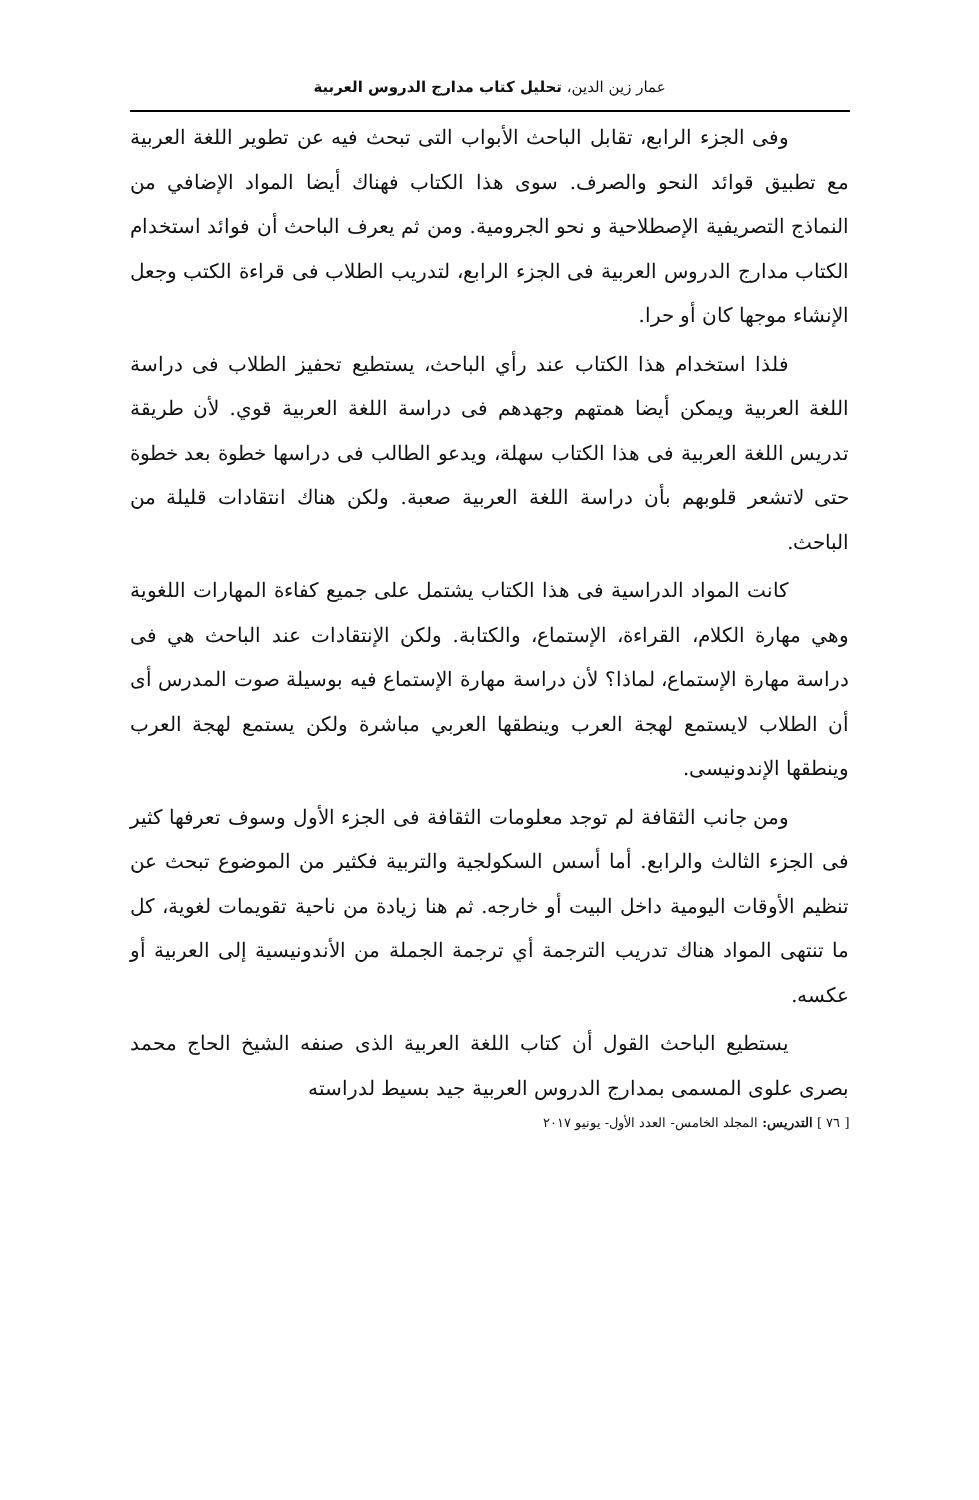عمار زين الدين، تحليل كتاب مدارج الدروس العربية
وفى الجزء الرابع، تقابل الباحث الأبواب التى تبحث فيه عن تطوير اللغة العربية مع تطبيق قوائد النحو والصرف. سوى هذا الكتاب فهناك أيضا المواد الإضافي من النماذج التصريفية الإصطلاحية و نحو الجرومية. ومن ثم يعرف الباحث أن فوائد استخدام الكتاب مدارج الدروس العربية فى الجزء الرابع، لتدريب الطلاب فى قراءة الكتب وجعل الإنشاء موجها كان أو حرا.
فلذا استخدام هذا الكتاب عند رأي الباحث، يستطيع تحفيز الطلاب فى دراسة اللغة العربية ويمكن أيضا همتهم وجهدهم فى دراسة اللغة العربية قوي. لأن طريقة تدريس اللغة العربية فى هذا الكتاب سهلة، ويدعو الطالب فى دراسها خطوة بعد خطوة حتى لاتشعر قلوبهم بأن دراسة اللغة العربية صعبة. ولكن هناك انتقادات قليلة من الباحث.
كانت المواد الدراسية فى هذا الكتاب يشتمل على جميع كفاءة المهارات اللغوية وهي مهارة الكلام، القراءة، الإستماع، والكتابة. ولكن الإنتقادات عند الباحث هي فى دراسة مهارة الإستماع، لماذا؟ لأن دراسة مهارة الإستماع فيه بوسيلة صوت المدرس أى أن الطلاب لايستمع لهجة العرب وينطقها العربي مباشرة ولكن يستمع لهجة العرب وينطقها الإندونيسى.
ومن جانب الثقافة لم توجد معلومات الثقافة فى الجزء الأول وسوف تعرفها كثير فى الجزء الثالث والرابع. أما أسس السكولجية والتربية فكثير من الموضوع تبحث عن تنظيم الأوقات اليومية داخل البيت أو خارجه. ثم هنا زيادة من ناحية تقويمات لغوية، كل ما تنتهى المواد هناك تدريب الترجمة أي ترجمة الجملة من الأندونيسية إلى العربية أو عكسه.
يستطيع الباحث القول أن كتاب اللغة العربية الذى صنفه الشيخ الحاج محمد بصرى علوى المسمى بمدارج الدروس العربية جيد بسيط لدراسته
[ ٧٦ ] التدريس: المجلد الخامس- العدد الأول- يونيو ٢٠١٧